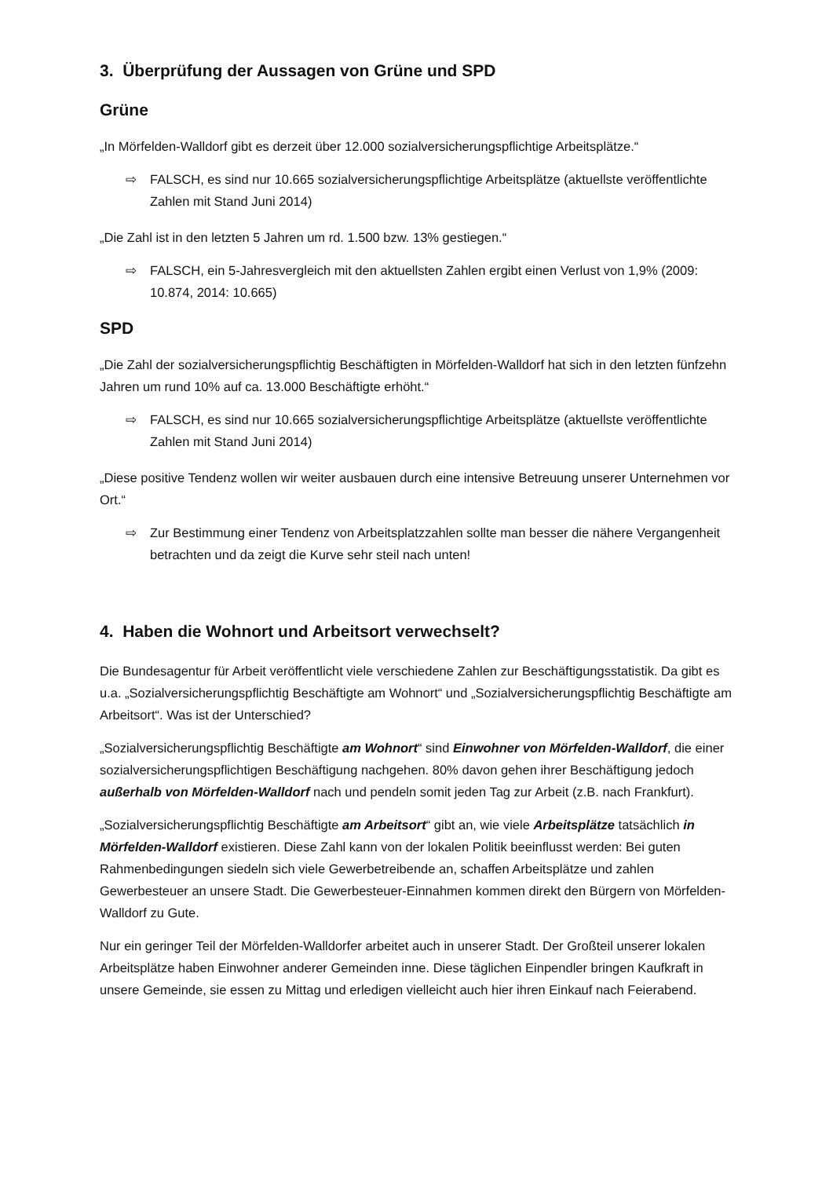3. Überprüfung der Aussagen von Grüne und SPD
Grüne
„In Mörfelden-Walldorf gibt es derzeit über 12.000 sozialversicherungspflichtige Arbeitsplätze.“
⇨ FALSCH, es sind nur 10.665 sozialversicherungspflichtige Arbeitsplätze (aktuellste veröffentlichte Zahlen mit Stand Juni 2014)
„Die Zahl ist in den letzten 5 Jahren um rd. 1.500 bzw. 13% gestiegen.“
⇨ FALSCH, ein 5-Jahresvergleich mit den aktuellsten Zahlen ergibt einen Verlust von 1,9% (2009: 10.874, 2014: 10.665)
SPD
„Die Zahl der sozialversicherungspflichtig Beschäftigten in Mörfelden-Walldorf hat sich in den letzten fünfzehn Jahren um rund 10% auf ca. 13.000 Beschäftigte erhöht.“
⇨ FALSCH, es sind nur 10.665 sozialversicherungspflichtige Arbeitsplätze (aktuellste veröffentlichte Zahlen mit Stand Juni 2014)
„Diese positive Tendenz wollen wir weiter ausbauen durch eine intensive Betreuung unserer Unternehmen vor Ort.“
⇨ Zur Bestimmung einer Tendenz von Arbeitsplatzzahlen sollte man besser die nähere Vergangenheit betrachten und da zeigt die Kurve sehr steil nach unten!
4. Haben die Wohnort und Arbeitsort verwechselt?
Die Bundesagentur für Arbeit veröffentlicht viele verschiedene Zahlen zur Beschäftigungsstatistik. Da gibt es u.a. „Sozialversicherungspflichtig Beschäftigte am Wohnort“ und „Sozialversicherungspflichtig Beschäftigte am Arbeitsort“. Was ist der Unterschied?
„Sozialversicherungspflichtig Beschäftigte am Wohnort“ sind Einwohner von Mörfelden-Walldorf, die einer sozialversicherungspflichtigen Beschäftigung nachgehen. 80% davon gehen ihrer Beschäftigung jedoch außerhalb von Mörfelden-Walldorf nach und pendeln somit jeden Tag zur Arbeit (z.B. nach Frankfurt).
„Sozialversicherungspflichtig Beschäftigte am Arbeitsort“ gibt an, wie viele Arbeitsplätze tatsächlich in Mörfelden-Walldorf existieren. Diese Zahl kann von der lokalen Politik beeinflusst werden: Bei guten Rahmenbedingungen siedeln sich viele Gewerbetreibende an, schaffen Arbeitsplätze und zahlen Gewerbesteuer an unsere Stadt. Die Gewerbesteuer-Einnahmen kommen direkt den Bürgern von Mörfelden-Walldorf zu Gute.
Nur ein geringer Teil der Mörfelden-Walldorfer arbeitet auch in unserer Stadt. Der Großteil unserer lokalen Arbeitsplätze haben Einwohner anderer Gemeinden inne. Diese täglichen Einpendler bringen Kaufkraft in unsere Gemeinde, sie essen zu Mittag und erledigen vielleicht auch hier ihren Einkauf nach Feierabend.